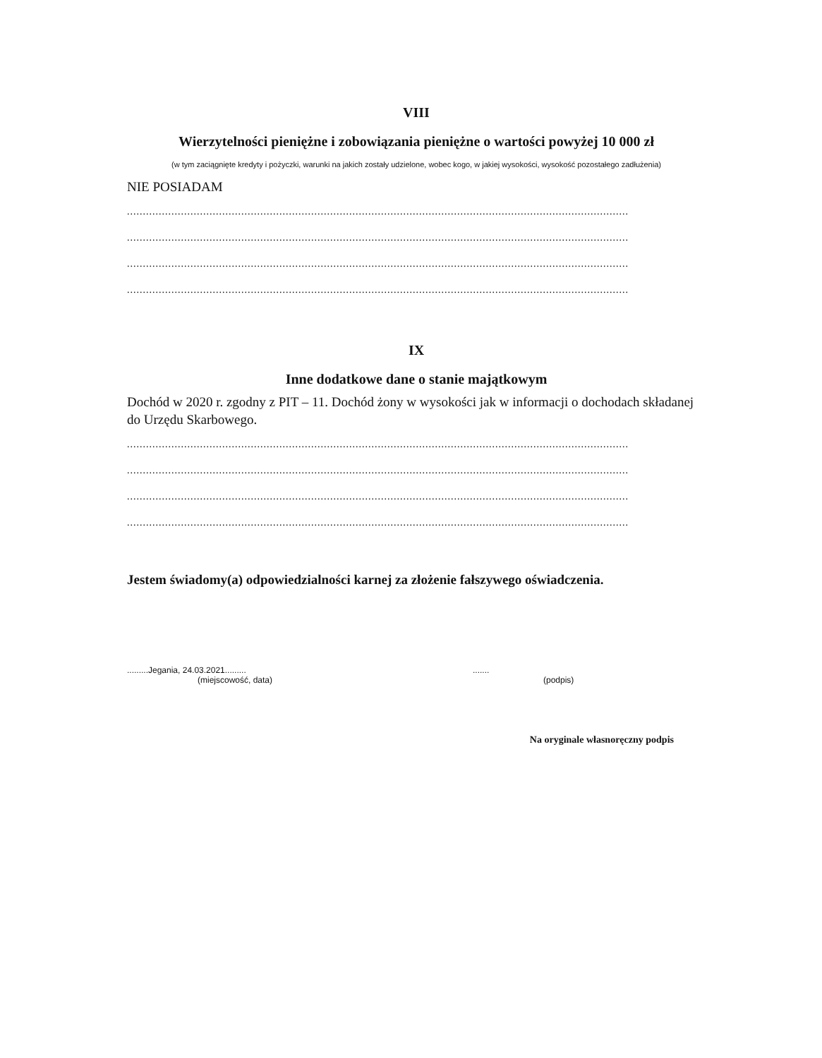VIII
Wierzytelności pieniężne i zobowiązania pieniężne o wartości powyżej 10 000 zł
(w tym zaciągnięte kredyty i pożyczki, warunki na jakich zostały udzielone, wobec kogo, w jakiej wysokości, wysokość pozostałego zadłużenia)
NIE POSIADAM
..............................................................................................................................................................
..............................................................................................................................................................
..............................................................................................................................................................
..............................................................................................................................................................
IX
Inne dodatkowe dane o stanie majątkowym
Dochód w 2020 r. zgodny z PIT – 11. Dochód żony w wysokości jak w informacji o dochodach składanej do Urzędu Skarbowego.
..............................................................................................................................................................
..............................................................................................................................................................
..............................................................................................................................................................
..............................................................................................................................................................
Jestem świadomy(a) odpowiedzialności karnej za złożenie fałszywego oświadczenia.
.........Jegania, 24.03.2021.........
(miejscowość, data)
.......
(podpis)
Na oryginale własnoręczny podpis